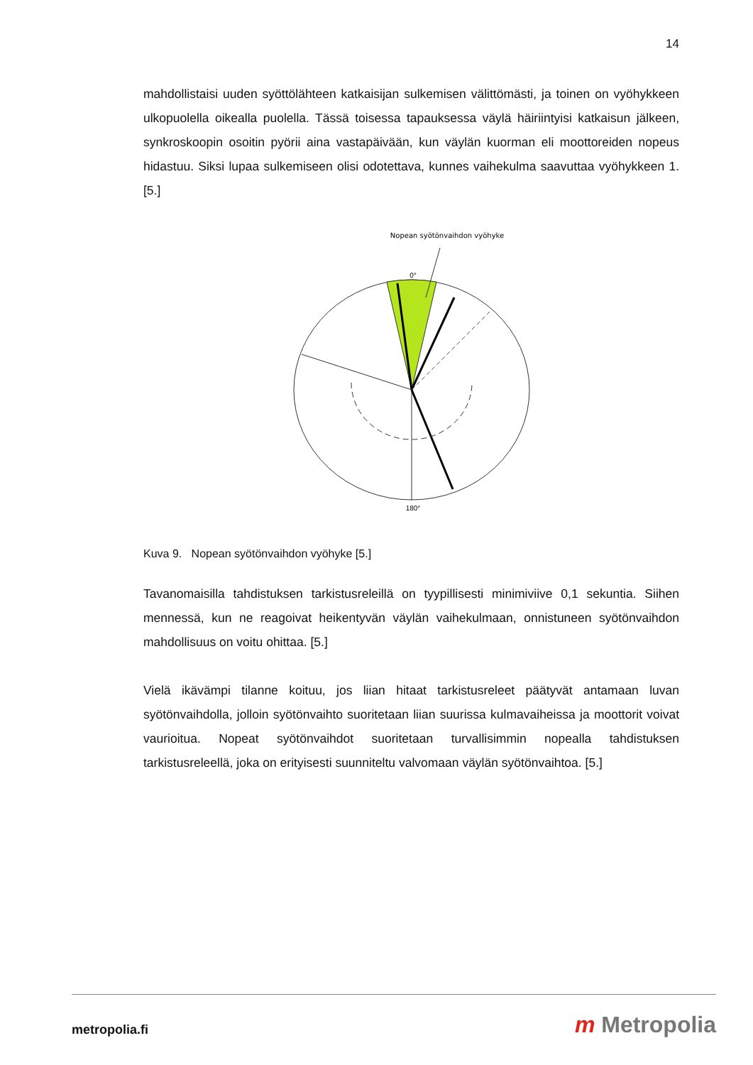14
mahdollistaisi uuden syöttölähteen katkaisijan sulkemisen välittömästi, ja toinen on vyöhykkeen ulkopuolella oikealla puolella. Tässä toisessa tapauksessa väylä häiriintyisi katkaisun jälkeen, synkroskoopin osoitin pyörii aina vastapäivään, kun väylän kuorman eli moottoreiden nopeus hidastuu. Siksi lupaa sulkemiseen olisi odotettava, kunnes vaihekulma saavuttaa vyöhykkeen 1. [5.]
Nopean syötönvaihdon vyöhyke
0°
180°
Kuva 9. Nopean syötönvaihdon vyöhyke [5.]
Tavanomaisilla tahdistuksen tarkistusreleillä on tyypillisesti minimiviive 0,1 sekuntia. Siihen mennessä, kun ne reagoivat heikentyvän väylän vaihekulmaan, onnistuneen syötönvaihdon mahdollisuus on voitu ohittaa. [5.]
Vielä ikävämpi tilanne koituu, jos liian hitaat tarkistusreleet päätyvät antamaan luvan syötönvaihdolla, jolloin syötönvaihto suoritetaan liian suurissa kulmavaiheissa ja moottorit voivat vaurioitua. Nopeat syötönvaihdot suoritetaan turvallisimmin nopealla tahdistuksen tarkistusreleellä, joka on erityisesti suunniteltu valvomaan väylän syötönvaihtoa. [5.]
metropolia.fi m Metropolia